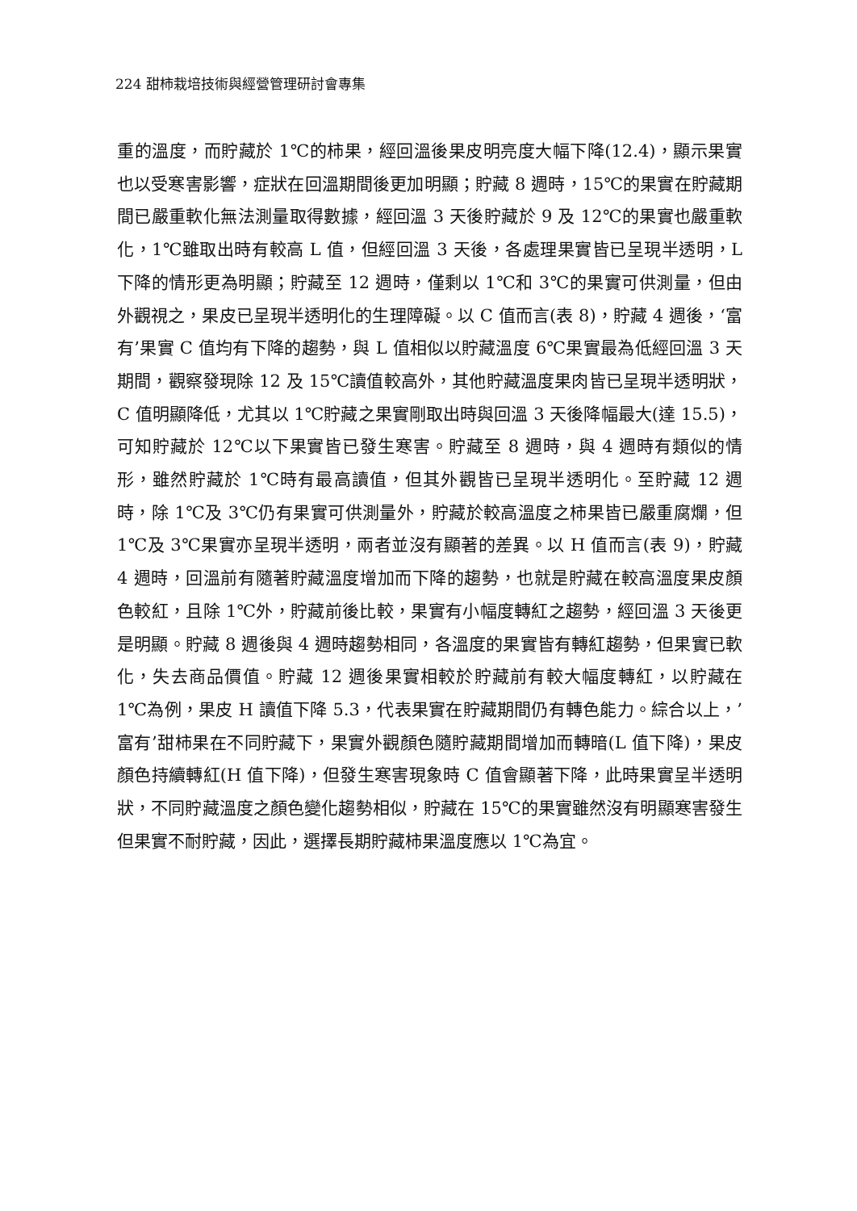224 甜柿栽培技術與經營管理研討會專集
重的溫度，而貯藏於 1℃的柿果，經回溫後果皮明亮度大幅下降(12.4)，顯示果實也以受寒害影響，症狀在回溫期間後更加明顯；貯藏 8 週時，15℃的果實在貯藏期間已嚴重軟化無法測量取得數據，經回溫 3 天後貯藏於 9 及 12℃的果實也嚴重軟化，1℃雖取出時有較高 L 值，但經回溫 3 天後，各處理果實皆已呈現半透明，L 下降的情形更為明顯；貯藏至 12 週時，僅剩以 1℃和 3℃的果實可供測量，但由外觀視之，果皮已呈現半透明化的生理障礙。以 C 值而言(表 8)，貯藏 4 週後，‘富有’果實 C 值均有下降的趨勢，與 L 值相似以貯藏溫度 6℃果實最為低經回溫 3 天期間，觀察發現除 12 及 15℃讀值較高外，其他貯藏溫度果肉皆已呈現半透明狀，C 值明顯降低，尤其以 1℃貯藏之果實剛取出時與回溫 3 天後降幅最大(達 15.5)，可知貯藏於 12℃以下果實皆已發生寒害。貯藏至 8 週時，與 4 週時有類似的情形，雖然貯藏於 1℃時有最高讀值，但其外觀皆已呈現半透明化。至貯藏 12 週時，除 1℃及 3℃仍有果實可供測量外，貯藏於較高溫度之柿果皆已嚴重腐爛，但 1℃及 3℃果實亦呈現半透明，兩者並沒有顯著的差異。以 H 值而言(表 9)，貯藏 4 週時，回溫前有隨著貯藏溫度增加而下降的趨勢，也就是貯藏在較高溫度果皮顏色較紅，且除 1℃外，貯藏前後比較，果實有小幅度轉紅之趨勢，經回溫 3 天後更是明顯。貯藏 8 週後與 4 週時趨勢相同，各溫度的果實皆有轉紅趨勢，但果實已軟化，失去商品價值。貯藏 12 週後果實相較於貯藏前有較大幅度轉紅，以貯藏在 1℃為例，果皮 H 讀值下降 5.3，代表果實在貯藏期間仍有轉色能力。綜合以上，’富有’甜柿果在不同貯藏下，果實外觀顏色隨貯藏期間增加而轉暗(L 值下降)，果皮顏色持續轉紅(H 值下降)，但發生寒害現象時 C 值會顯著下降，此時果實呈半透明狀，不同貯藏溫度之顏色變化趨勢相似，貯藏在 15℃的果實雖然沒有明顯寒害發生但果實不耐貯藏，因此，選擇長期貯藏柿果溫度應以 1℃為宜。